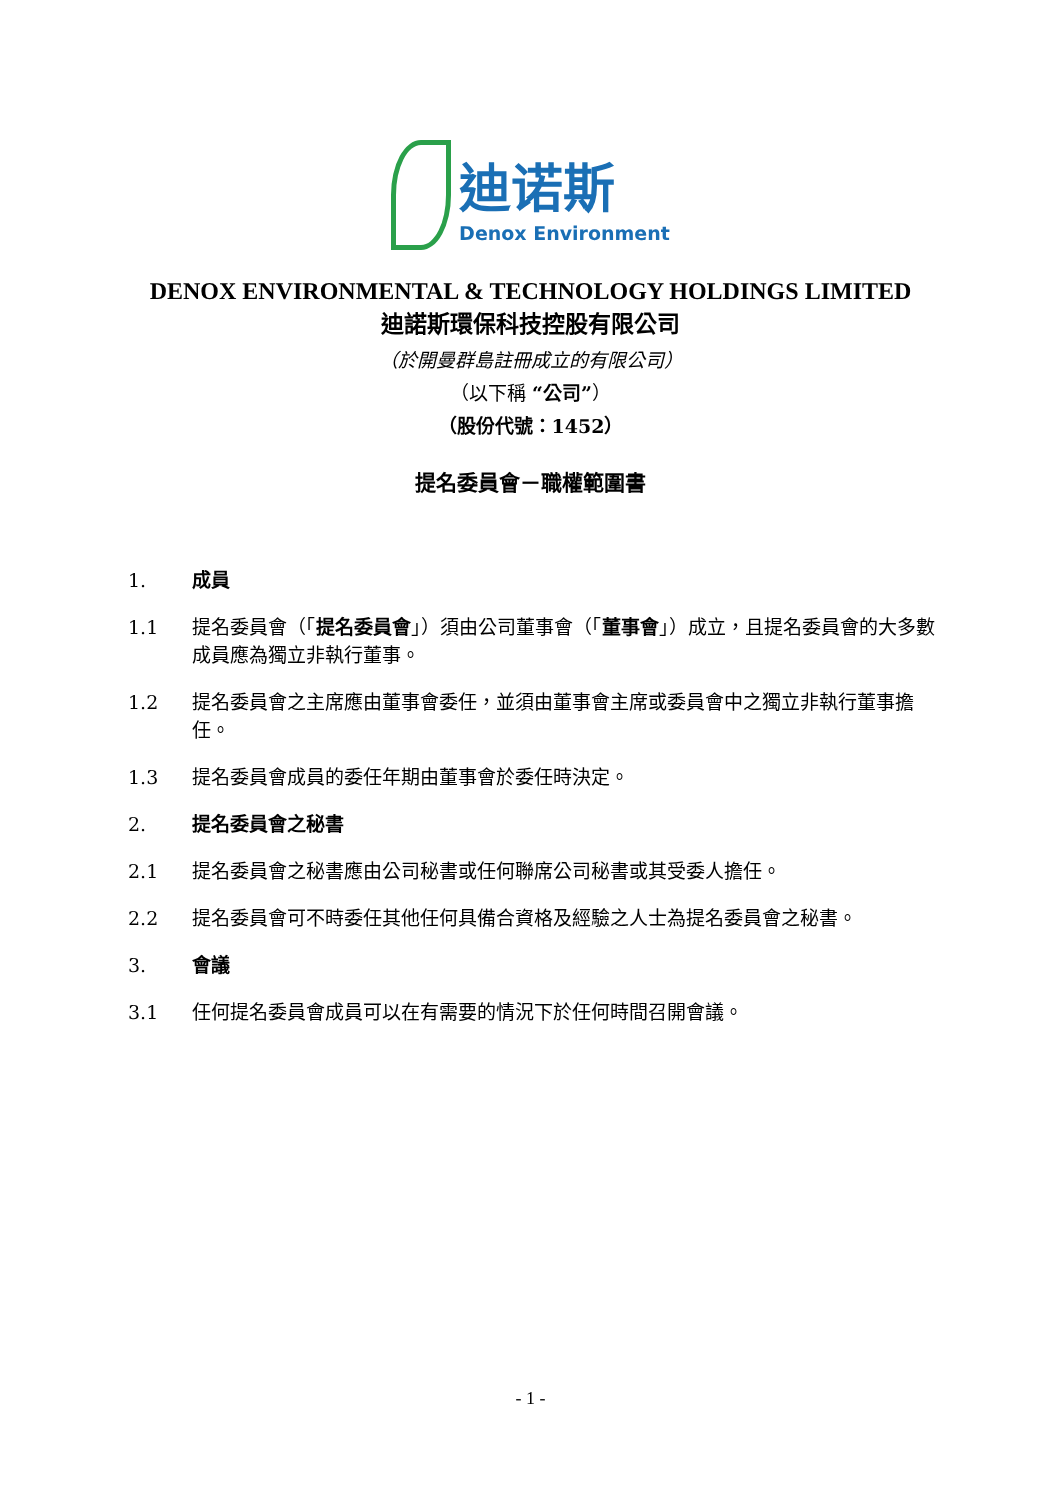迪诺斯
Denox Environment
DENOX ENVIRONMENTAL & TECHNOLOGY HOLDINGS LIMITED
迪諾斯環保科技控股有限公司
（於開曼群島註冊成立的有限公司）
（以下稱 “公司”）
（股份代號：1452）
提名委員會－職權範圍書
1. 成員
1.1 提名委員會（「提名委員會」）須由公司董事會（「董事會」）成立，且提名委員會的大多數成員應為獨立非執行董事。
1.2 提名委員會之主席應由董事會委任，並須由董事會主席或委員會中之獨立非執行董事擔任。
1.3 提名委員會成員的委任年期由董事會於委任時決定。
2. 提名委員會之秘書
2.1 提名委員會之秘書應由公司秘書或任何聯席公司秘書或其受委人擔任。
2.2 提名委員會可不時委任其他任何具備合資格及經驗之人士為提名委員會之秘書。
3. 會議
3.1 任何提名委員會成員可以在有需要的情況下於任何時間召開會議。
- 1 -